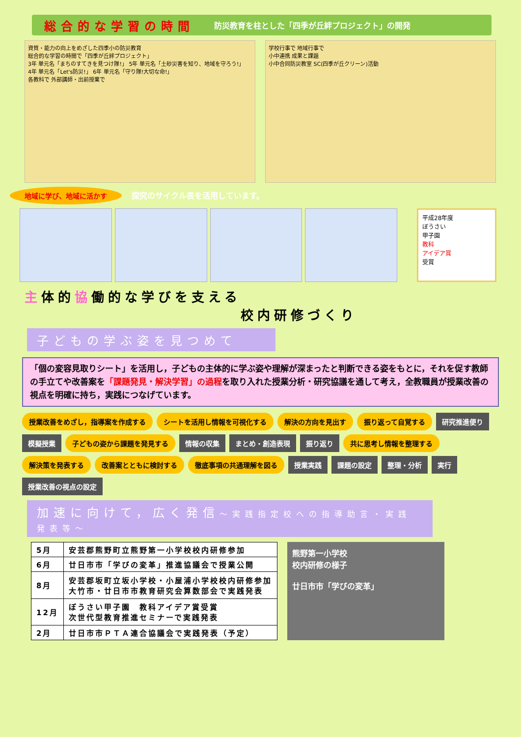総合的な学習の時間 防災教育を柱とした「四季が丘絆プロジェクト」の開発
資質・能力の向上をめざした四季小の防災教育
総合的な学習の時間で「四季が丘絆プロジェクト」
3年 単元名「まちのすてきを見つけ隊!」 5年 単元名「土砂災害を知り、地域を守ろう!」
4年 単元名「Let's防災!」 6年 単元名「守り隊!大切な命!」
各教科で 外部講師・出前授業で
学校行事で 地域行事で
小中連携 成果と課題
小中合同防災教室 SC(四季が丘クリーン)活動
地域に学び、地域に活かす
探究のサイクル表を活用しています。
平成28年度
ぼうさい
甲子園
教科
アイデア賞
受賞
主体的協働的な学びを支える
校内研修づくり
子どもの学ぶ姿を見つめて
「個の変容見取りシート」を活用し，子どもの主体的に学ぶ姿や理解が深まったと判断できる姿をもとに，それを促す教師の手立てや改善案を「課題発見・解決学習」の過程を取り入れた授業分析・研究協議を通して考え，全教職員が授業改善の視点を明確に持ち，実践につなげています。
授業改善をめざし，指導案を作成する シートを活用し情報を可視化する 解決の方向を見出す 振り返って自覚する 研究推進便り 模擬授業 子どもの姿から課題を発見する 情報の収集 まとめ・創造表現 振り返り 共に思考し情報を整理する 解決策を発表する 改善案とともに検討する 徹底事項の共通理解を図る 授業実践 課題の設定 整理・分析 実行 授業改善の視点の設定
加速に向けて，広く発信～実践指定校への指導助言・実践発表等～
| 5月 | 安芸郡熊野町立熊野第一小学校校内研修参加 |
| 6月 | 廿日市市「学びの変革」推進協議会で授業公開 |
| 8月 | 安芸郡坂町立坂小学校・小屋浦小学校校内研修参加 大竹市・廿日市市教育研究会算数部会で実践発表 |
| 12月 | ぼうさい甲子園 教科アイデア賞受賞 次世代型教育推進セミナーで実践発表 |
| 2月 | 廿日市市ＰＴＡ連合協議会で実践発表（予定） |
熊野第一小学校
校内研修の様子
廿日市市「学びの変革」